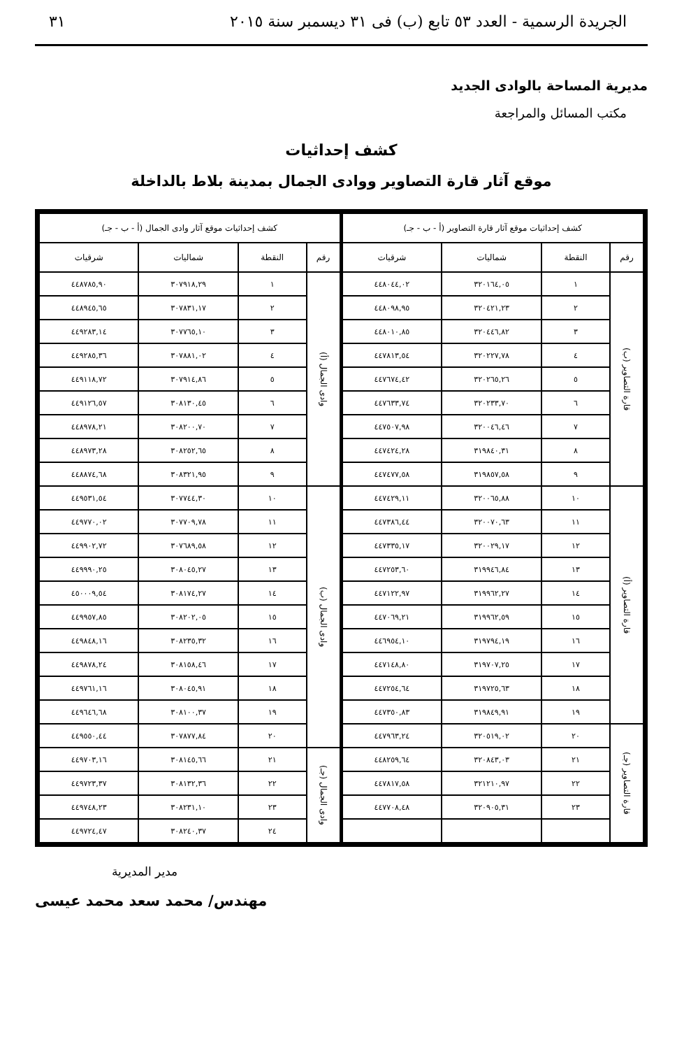الجريدة الرسمية - العدد ٥٣ تابع (ب) فى ٣١ ديسمبر سنة ٢٠١٥ ٣١
مديرية المساحة بالوادى الجديد
مكتب المسائل والمراجعة
كشف إحداثيات
موقع آثار قارة التصاوير ووادى الجمال بمدينة بلاط بالداخلة
| كشف إحداثيات موقع آثار قارة التصاوير (أ - ب - جـ) | | | |
| --- | --- | --- | --- |
| رقم | النقطة | شماليات | شرقيات |
| قارة التصاوير (ب) | ١ | ٣٢٠١٦٤,٠٥ | ٤٤٨٠٤٤,٠٢ |
| | ٢ | ٣٢٠٤٢١,٢٣ | ٤٤٨٠٩٨,٩٥ |
| | ٣ | ٣٢٠٤٤٦,٨٢ | ٤٤٨٠١٠,٨٥ |
| | ٤ | ٣٢٠٢٢٧,٧٨ | ٤٤٧٨١٣,٥٤ |
| | ٥ | ٣٢٠٢٦٥,٢٦ | ٤٤٧٦٧٤,٤٢ |
| | ٦ | ٣٢٠٢٣٣,٧٠ | ٤٤٧٦٣٣,٧٤ |
| | ٧ | ٣٢٠٠٤٦,٤٦ | ٤٤٧٥٠٧,٩٨ |
| | ٨ | ٣١٩٨٤٠,٣١ | ٤٤٧٤٢٤,٢٨ |
| | ٩ | ٣١٩٨٥٧,٥٨ | ٤٤٧٤٧٧,٥٨ |
| قارة التصاوير (أ) | ١٠ | ٣٢٠٠٦٥,٨٨ | ٤٤٧٤٢٩,١١ |
| | ١١ | ٣٢٠٠٧٠,٦٣ | ٤٤٧٣٨٦,٤٤ |
| | ١٢ | ٣٢٠٠٢٩,١٧ | ٤٤٧٣٣٥,١٧ |
| | ١٣ | ٣١٩٩٤٦,٨٤ | ٤٤٧٢٥٣,٦٠ |
| | ١٤ | ٣١٩٩٦٢,٢٧ | ٤٤٧١٢٢,٩٧ |
| | ١٥ | ٣١٩٩٦٢,٥٩ | ٤٤٧٠٦٩,٢١ |
| | ١٦ | ٣١٩٧٩٤,١٩ | ٤٤٦٩٥٤,١٠ |
| | ١٧ | ٣١٩٧٠٧,٢٥ | ٤٤٧١٤٨,٨٠ |
| | ١٨ | ٣١٩٧٢٥,٦٣ | ٤٤٧٢٥٤,٦٤ |
| | ١٩ | ٣١٩٨٤٩,٩١ | ٤٤٧٣٥٠,٨٣ |
| قارة التصاوير (جـ) | ٢٠ | ٣٢٠٥١٩,٠٢ | ٤٤٧٩٦٣,٢٤ |
| | ٢١ | ٣٢٠٨٤٣,٠٣ | ٤٤٨٢٥٩,٦٤ |
| | ٢٢ | ٣٢١٢١٠,٩٧ | ٤٤٧٨١٧,٥٨ |
| | ٢٣ | ٣٢٠٩٠٥,٣١ | ٤٤٧٧٠٨,٤٨ |
| كشف إحداثيات موقع آثار وادى الجمال (أ - ب - جـ) | | | |
| --- | --- | --- | --- |
| رقم | النقطة | شماليات | شرقيات |
| وادى الجمال (أ) | ١ | ٣٠٧٩١٨,٢٩ | ٤٤٨٧٨٥,٩٠ |
| | ٢ | ٣٠٧٨٣١,١٧ | ٤٤٨٩٤٥,٦٥ |
| | ٣ | ٣٠٧٧٦٥,١٠ | ٤٤٩٢٨٣,١٤ |
| | ٤ | ٣٠٧٨٨١,٠٢ | ٤٤٩٢٨٥,٣٦ |
| | ٥ | ٣٠٧٩١٤,٨٦ | ٤٤٩١١٨,٧٢ |
| | ٦ | ٣٠٨١٣٠,٤٥ | ٤٤٩١٢٦,٥٧ |
| | ٧ | ٣٠٨٢٠٠,٧٠ | ٤٤٨٩٧٨,٢١ |
| | ٨ | ٣٠٨٢٥٢,٦٥ | ٤٤٨٩٧٣,٢٨ |
| | ٩ | ٣٠٨٣٢١,٩٥ | ٤٤٨٨٧٤,٦٨ |
| وادى الجمال (ب) | ١٠ | ٣٠٧٧٤٤,٣٠ | ٤٤٩٥٣١,٥٤ |
| | ١١ | ٣٠٧٧٠٩,٧٨ | ٤٤٩٧٧٠,٠٢ |
| | ١٢ | ٣٠٧٦٨٩,٥٨ | ٤٤٩٩٠٢,٧٢ |
| | ١٣ | ٣٠٨٠٤٥,٢٧ | ٤٤٩٩٩٠,٢٥ |
| | ١٤ | ٣٠٨١٧٤,٢٧ | ٤٥٠٠٠٩,٥٤ |
| | ١٥ | ٣٠٨٢٠٢,٠٥ | ٤٤٩٩٥٧,٨٥ |
| | ١٦ | ٣٠٨٢٣٥,٣٢ | ٤٤٩٨٤٨,١٦ |
| | ١٧ | ٣٠٨١٥٨,٤٦ | ٤٤٩٨٧٨,٢٤ |
| | ١٨ | ٣٠٨٠٤٥,٩١ | ٤٤٩٧٦١,١٦ |
| | ١٩ | ٣٠٨١٠٠,٣٧ | ٤٤٩٦٤٦,٦٨ |
| | ٢٠ | ٣٠٧٨٧٧,٨٤ | ٤٤٩٥٥٠,٤٤ |
| وادى الجمال (جـ) | ٢١ | ٣٠٨١٤٥,٦٦ | ٤٤٩٧٠٣,١٦ |
| | ٢٢ | ٣٠٨١٣٢,٣٦ | ٤٤٩٧٢٣,٣٧ |
| | ٢٣ | ٣٠٨٢٣١,١٠ | ٤٤٩٧٤٨,٢٣ |
| | ٢٤ | ٣٠٨٢٤٠,٣٧ | ٤٤٩٧٢٤,٤٧ |
مدير المديرية
مهندس/ محمد سعد محمد عيسى